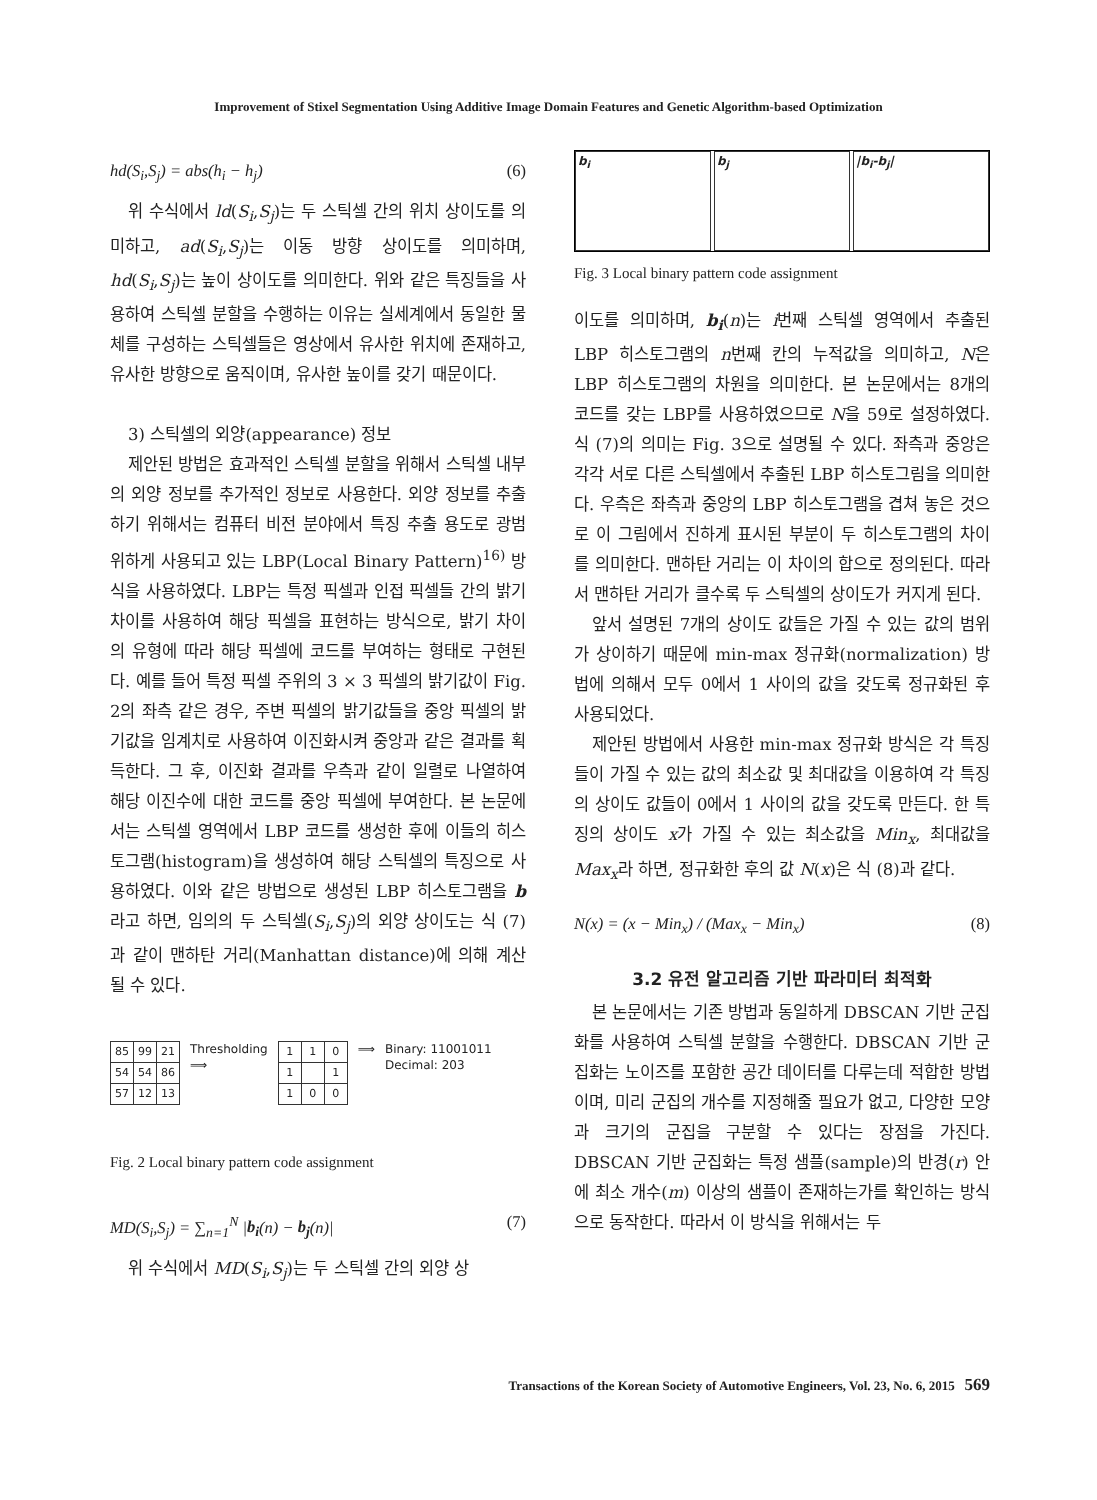Improvement of Stixel Segmentation Using Additive Image Domain Features and Genetic Algorithm-based Optimization
hd(S<sub>i</sub>,S<sub>j</sub>) = abs(h<sub>i</sub> − h<sub>j</sub>) (6)
위 수식에서 ld(S<sub>i</sub>,S<sub>j</sub>)는 두 스틱셀 간의 위치 상이도를 의미하고, ad(S<sub>i</sub>,S<sub>j</sub>)는 이동 방향 상이도를 의미하며, hd(S<sub>i</sub>,S<sub>j</sub>)는 높이 상이도를 의미한다. 위와 같은 특징들을 사용하여 스틱셀 분할을 수행하는 이유는 실세계에서 동일한 물체를 구성하는 스틱셀들은 영상에서 유사한 위치에 존재하고, 유사한 방향으로 움직이며, 유사한 높이를 갖기 때문이다.
3) 스틱셀의 외양(appearance) 정보
제안된 방법은 효과적인 스틱셀 분할을 위해서 스틱셀 내부의 외양 정보를 추가적인 정보로 사용한다. 외양 정보를 추출하기 위해서는 컴퓨터 비전 분야에서 특징 추출 용도로 광범위하게 사용되고 있는 LBP(Local Binary Pattern)<sup>16)</sup> 방식을 사용하였다. LBP는 특정 픽셀과 인접 픽셀들 간의 밝기 차이를 사용하여 해당 픽셀을 표현하는 방식으로, 밝기 차이의 유형에 따라 해당 픽셀에 코드를 부여하는 형태로 구현된다. 예를 들어 특정 픽셀 주위의 3 × 3 픽셀의 밝기값이 Fig. 2의 좌측 같은 경우, 주변 픽셀의 밝기값들을 중앙 픽셀의 밝기값을 임계치로 사용하여 이진화시켜 중앙과 같은 결과를 획득한다. 그 후, 이진화 결과를 우측과 같이 일렬로 나열하여 해당 이진수에 대한 코드를 중앙 픽셀에 부여한다. 본 논문에서는 스틱셀 영역에서 LBP 코드를 생성한 후에 이들의 히스토그램(histogram)을 생성하여 해당 스틱셀의 특징으로 사용하였다. 이와 같은 방법으로 생성된 LBP 히스토그램을 b라고 하면, 임의의 두 스틱셀(S<sub>i</sub>,S<sub>j</sub>)의 외양 상이도는 식 (7)과 같이 맨하탄 거리(Manhattan distance)에 의해 계산될 수 있다.
| 85 | 99 | 21 |
| 54 | 54 | 86 |
| 57 | 12 | 13 |
Thresholding
⟹
| 1 | 1 | 0 |
| 1 | | 1 |
| 1 | 0 | 0 |
⟹ Binary: 11001011
Decimal: 203
Fig. 2 Local binary pattern code assignment
MD(S<sub>i</sub>,S<sub>j</sub>) = ∑<sub>n=1</sub><sup>N</sup> |b<sub>i</sub>(n) − b<sub>j</sub>(n)| (7)
위 수식에서 MD(S<sub>i</sub>,S<sub>j</sub>)는 두 스틱셀 간의 외양 상
b<sub>i</sub> b<sub>j</sub> |b<sub>i</sub>-b<sub>j</sub>|
Fig. 3 Local binary pattern code assignment
이도를 의미하며, b<sub>i</sub>(n)는 i번째 스틱셀 영역에서 추출된 LBP 히스토그램의 n번째 칸의 누적값을 의미하고, N은 LBP 히스토그램의 차원을 의미한다. 본 논문에서는 8개의 코드를 갖는 LBP를 사용하였으므로 N을 59로 설정하였다. 식 (7)의 의미는 Fig. 3으로 설명될 수 있다. 좌측과 중앙은 각각 서로 다른 스틱셀에서 추출된 LBP 히스토그림을 의미한다. 우측은 좌측과 중앙의 LBP 히스토그램을 겹쳐 놓은 것으로 이 그림에서 진하게 표시된 부분이 두 히스토그램의 차이를 의미한다. 맨하탄 거리는 이 차이의 합으로 정의된다. 따라서 맨하탄 거리가 클수록 두 스틱셀의 상이도가 커지게 된다.
앞서 설명된 7개의 상이도 값들은 가질 수 있는 값의 범위가 상이하기 때문에 min-max 정규화(normalization) 방법에 의해서 모두 0에서 1 사이의 값을 갖도록 정규화된 후 사용되었다.
제안된 방법에서 사용한 min-max 정규화 방식은 각 특징들이 가질 수 있는 값의 최소값 및 최대값을 이용하여 각 특징의 상이도 값들이 0에서 1 사이의 값을 갖도록 만든다. 한 특징의 상이도 x가 가질 수 있는 최소값을 Min<sub>x</sub>, 최대값을 Max<sub>x</sub>라 하면, 정규화한 후의 값 N(x)은 식 (8)과 같다.
N(x) = (x − Min<sub>x</sub>) / (Max<sub>x</sub> − Min<sub>x</sub>) (8)
3.2 유전 알고리즘 기반 파라미터 최적화
본 논문에서는 기존 방법과 동일하게 DBSCAN 기반 군집화를 사용하여 스틱셀 분할을 수행한다. DBSCAN 기반 군집화는 노이즈를 포함한 공간 데이터를 다루는데 적합한 방법이며, 미리 군집의 개수를 지정해줄 필요가 없고, 다양한 모양과 크기의 군집을 구분할 수 있다는 장점을 가진다. DBSCAN 기반 군집화는 특정 샘플(sample)의 반경(r) 안에 최소 개수(m) 이상의 샘플이 존재하는가를 확인하는 방식으로 동작한다. 따라서 이 방식을 위해서는 두
Transactions of the Korean Society of Automotive Engineers, Vol. 23, No. 6, 2015 569